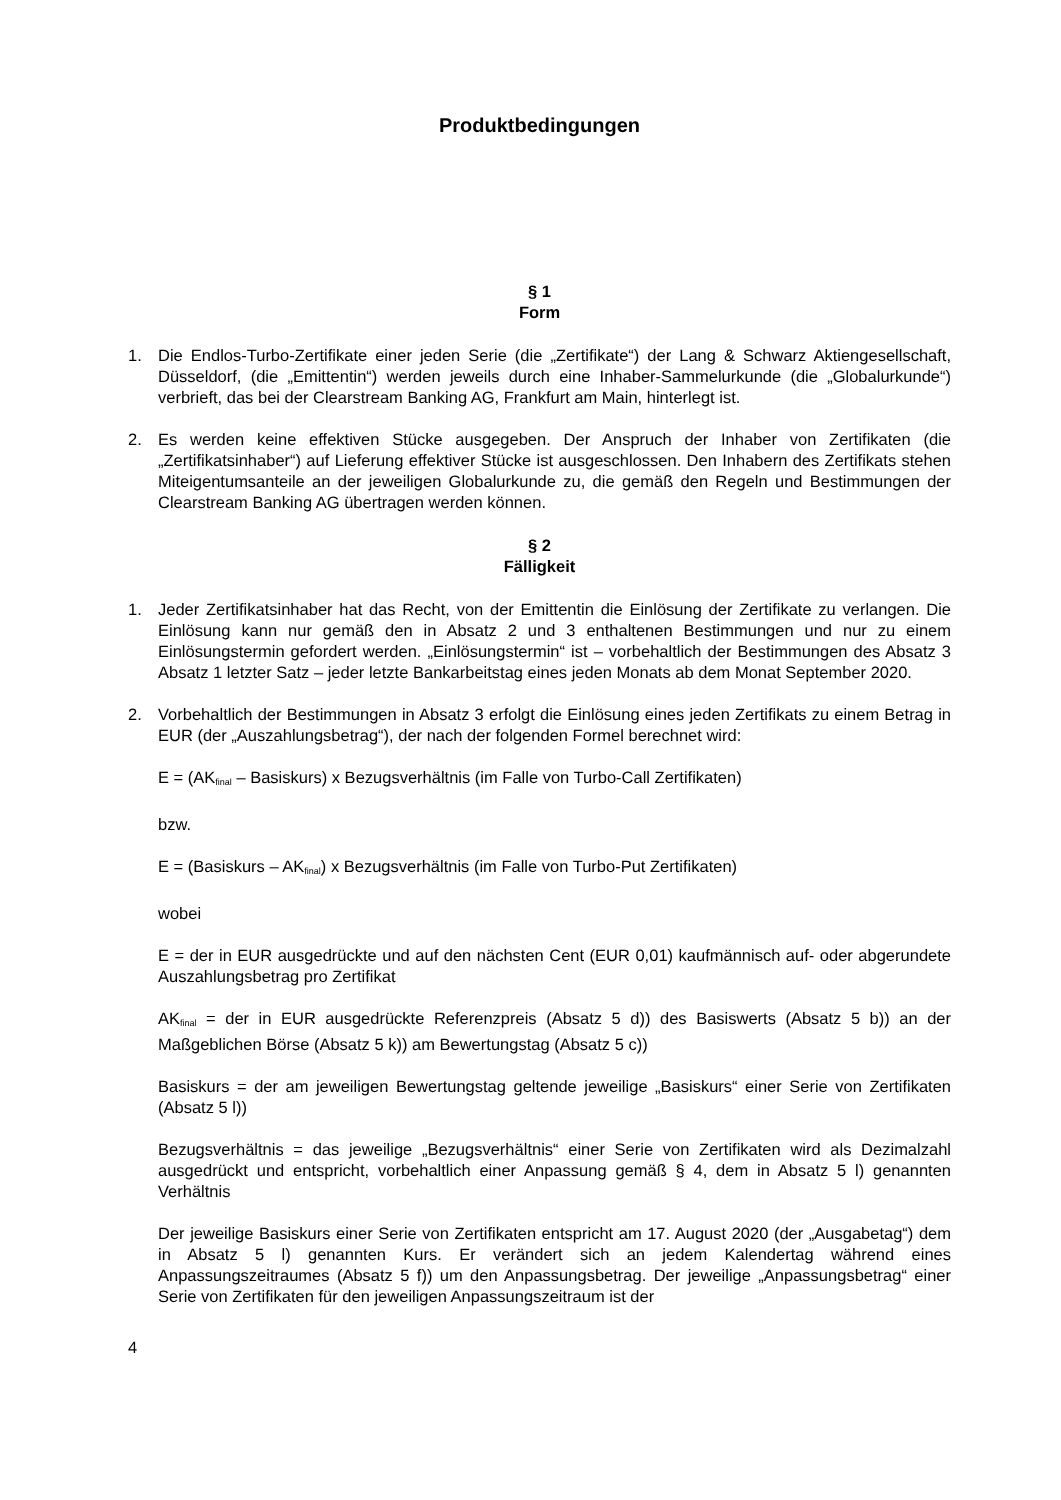Produktbedingungen
§ 1
Form
1. Die Endlos-Turbo-Zertifikate einer jeden Serie (die „Zertifikate“) der Lang & Schwarz Aktiengesellschaft, Düsseldorf, (die „Emittentin“) werden jeweils durch eine Inhaber-Sammelurkunde (die „Globalurkunde“) verbrieft, das bei der Clearstream Banking AG, Frankfurt am Main, hinterlegt ist.
2. Es werden keine effektiven Stücke ausgegeben. Der Anspruch der Inhaber von Zertifikaten (die „Zertifikatsinhaber“) auf Lieferung effektiver Stücke ist ausgeschlossen. Den Inhabern des Zertifikats stehen Miteigentumsanteile an der jeweiligen Globalurkunde zu, die gemäß den Regeln und Bestimmungen der Clearstream Banking AG übertragen werden können.
§ 2
Fälligkeit
1. Jeder Zertifikatsinhaber hat das Recht, von der Emittentin die Einlösung der Zertifikate zu verlangen. Die Einlösung kann nur gemäß den in Absatz 2 und 3 enthaltenen Bestimmungen und nur zu einem Einlösungstermin gefordert werden. „Einlösungstermin“ ist – vorbehaltlich der Bestimmungen des Absatz 3 Absatz 1 letzter Satz – jeder letzte Bankarbeitstag eines jeden Monats ab dem Monat September 2020.
2. Vorbehaltlich der Bestimmungen in Absatz 3 erfolgt die Einlösung eines jeden Zertifikats zu einem Betrag in EUR (der „Auszahlungsbetrag“), der nach der folgenden Formel berechnet wird:
E = (AK<sub>final</sub> – Basiskurs) x Bezugsverhältnis (im Falle von Turbo-Call Zertifikaten)
bzw.
E = (Basiskurs – AK<sub>final</sub>) x Bezugsverhältnis (im Falle von Turbo-Put Zertifikaten)
wobei
E = der in EUR ausgedrückte und auf den nächsten Cent (EUR 0,01) kaufmännisch auf- oder abgerundete Auszahlungsbetrag pro Zertifikat
AK<sub>final</sub> = der in EUR ausgedrückte Referenzpreis (Absatz 5 d)) des Basiswerts (Absatz 5 b)) an der Maßgeblichen Börse (Absatz 5 k)) am Bewertungstag (Absatz 5 c))
Basiskurs = der am jeweiligen Bewertungstag geltende jeweilige „Basiskurs“ einer Serie von Zertifikaten (Absatz 5 l))
Bezugsverhältnis = das jeweilige „Bezugsverhältnis“ einer Serie von Zertifikaten wird als Dezimalzahl ausgedrückt und entspricht, vorbehaltlich einer Anpassung gemäß § 4, dem in Absatz 5 l) genannten Verhältnis
Der jeweilige Basiskurs einer Serie von Zertifikaten entspricht am 17. August 2020 (der „Ausgabetag“) dem in Absatz 5 l) genannten Kurs. Er verändert sich an jedem Kalendertag während eines Anpassungszeitraumes (Absatz 5 f)) um den Anpassungsbetrag. Der jeweilige „Anpassungsbetrag“ einer Serie von Zertifikaten für den jeweiligen Anpassungszeitraum ist der
4